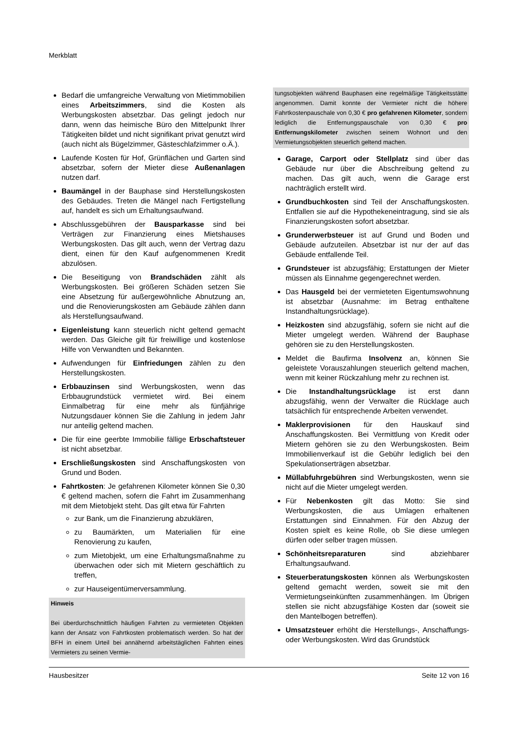Merkblatt
Bedarf die umfangreiche Verwaltung von Mietimmobilien eines Arbeitszimmers, sind die Kosten als Werbungskosten absetzbar. Das gelingt jedoch nur dann, wenn das heimische Büro den Mittelpunkt Ihrer Tätigkeiten bildet und nicht signifikant privat genutzt wird (auch nicht als Bügelzimmer, Gästeschlafzimmer o.Ä.).
Laufende Kosten für Hof, Grünflächen und Garten sind absetzbar, sofern der Mieter diese Außenanlagen nutzen darf.
Baumängel in der Bauphase sind Herstellungskosten des Gebäudes. Treten die Mängel nach Fertigstellung auf, handelt es sich um Erhaltungsaufwand.
Abschlussgebühren der Bausparkasse sind bei Verträgen zur Finanzierung eines Mietshauses Werbungskosten. Das gilt auch, wenn der Vertrag dazu dient, einen für den Kauf aufgenommenen Kredit abzulösen.
Die Beseitigung von Brandschäden zählt als Werbungskosten. Bei größeren Schäden setzen Sie eine Absetzung für außergewöhnliche Abnutzung an, und die Renovierungskosten am Gebäude zählen dann als Herstellungsaufwand.
Eigenleistung kann steuerlich nicht geltend gemacht werden. Das Gleiche gilt für freiwillige und kostenlose Hilfe von Verwandten und Bekannten.
Aufwendungen für Einfriedungen zählen zu den Herstellungskosten.
Erbbauzinsen sind Werbungskosten, wenn das Erbbaugrundstück vermietet wird. Bei einem Einmalbetrag für eine mehr als fünfjährige Nutzungsdauer können Sie die Zahlung in jedem Jahr nur anteilig geltend machen.
Die für eine geerbte Immobilie fällige Erbschaftsteuer ist nicht absetzbar.
Erschließungskosten sind Anschaffungskosten von Grund und Boden.
Fahrtkosten: Je gefahrenen Kilometer können Sie 0,30 € geltend machen, sofern die Fahrt im Zusammenhang mit dem Mietobjekt steht. Das gilt etwa für Fahrten
zur Bank, um die Finanzierung abzuklären,
zu Baumärkten, um Materialien für eine Renovierung zu kaufen,
zum Mietobjekt, um eine Erhaltungsmaßnahme zu überwachen oder sich mit Mietern geschäftlich zu treffen,
zur Hauseigentümerversammlung.
Hinweis
Bei überdurchschnittlich häufigen Fahrten zu vermieteten Objekten kann der Ansatz von Fahrtkosten problematisch werden. So hat der BFH in einem Urteil bei annähernd arbeitstäglichen Fahrten eines Vermieters zu seinen Vermie-
tungsobjekten während Bauphasen eine regelmäßige Tätigkeitsstätte angenommen. Damit konnte der Vermieter nicht die höhere Fahrtkostenpauschale von 0,30 € pro gefahrenen Kilometer, sondern lediglich die Entfernungspauschale von 0,30 € pro Entfernungskilometer zwischen seinem Wohnort und den Vermietungsobjekten steuerlich geltend machen.
Garage, Carport oder Stellplatz sind über das Gebäude nur über die Abschreibung geltend zu machen. Das gilt auch, wenn die Garage erst nachträglich erstellt wird.
Grundbuchkosten sind Teil der Anschaffungskosten. Entfallen sie auf die Hypothekeneintragung, sind sie als Finanzierungskosten sofort absetzbar.
Grunderwerbsteuer ist auf Grund und Boden und Gebäude aufzuteilen. Absetzbar ist nur der auf das Gebäude entfallende Teil.
Grundsteuer ist abzugsfähig; Erstattungen der Mieter müssen als Einnahme gegengerechnet werden.
Das Hausgeld bei der vermieteten Eigentumswohnung ist absetzbar (Ausnahme: im Betrag enthaltene Instandhaltungsrücklage).
Heizkosten sind abzugsfähig, sofern sie nicht auf die Mieter umgelegt werden. Während der Bauphase gehören sie zu den Herstellungskosten.
Meldet die Baufirma Insolvenz an, können Sie geleistete Vorauszahlungen steuerlich geltend machen, wenn mit keiner Rückzahlung mehr zu rechnen ist.
Die Instandhaltungsrücklage ist erst dann abzugsfähig, wenn der Verwalter die Rücklage auch tatsächlich für entsprechende Arbeiten verwendet.
Maklerprovisionen für den Hauskauf sind Anschaffungskosten. Bei Vermittlung von Kredit oder Mietern gehören sie zu den Werbungskosten. Beim Immobilienverkauf ist die Gebühr lediglich bei den Spekulationserträgen absetzbar.
Müllabfuhrgebühren sind Werbungskosten, wenn sie nicht auf die Mieter umgelegt werden.
Für Nebenkosten gilt das Motto: Sie sind Werbungskosten, die aus Umlagen erhaltenen Erstattungen sind Einnahmen. Für den Abzug der Kosten spielt es keine Rolle, ob Sie diese umlegen dürfen oder selber tragen müssen.
Schönheitsreparaturen sind abziehbarer Erhaltungsaufwand.
Steuerberatungskosten können als Werbungskosten geltend gemacht werden, soweit sie mit den Vermietungseinkünften zusammenhängen. Im Übrigen stellen sie nicht abzugsfähige Kosten dar (soweit sie den Mantelbogen betreffen).
Umsatzsteuer erhöht die Herstellungs-, Anschaffungs- oder Werbungskosten. Wird das Grundstück
Hausbesitzer Seite 12 von 16